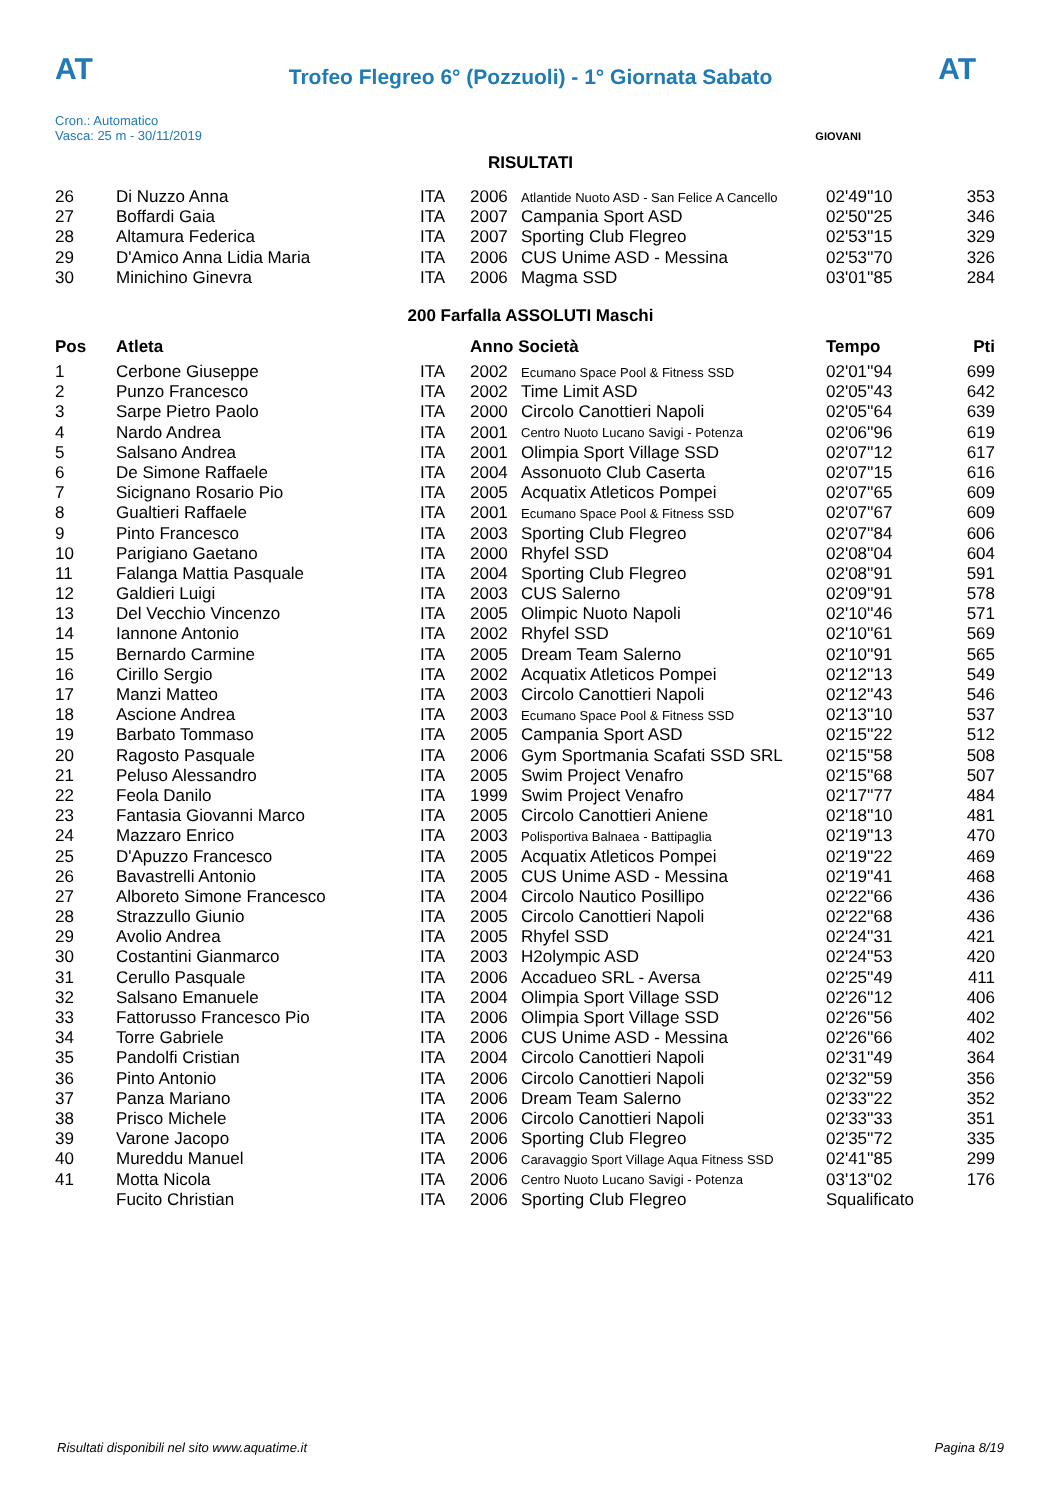AT AT
Trofeo Flegreo 6° (Pozzuoli) - 1° Giornata Sabato
Cron.: Automatico
Vasca: 25 m - 30/11/2019
GIOVANI
RISULTATI
| 26 | Di Nuzzo Anna | ITA | 2006 | Atlantide Nuoto ASD - San Felice A Cancello | 02'49''10 | 353 |
| 27 | Boffardi Gaia | ITA | 2007 | Campania Sport ASD | 02'50''25 | 346 |
| 28 | Altamura Federica | ITA | 2007 | Sporting Club Flegreo | 02'53''15 | 329 |
| 29 | D'Amico Anna Lidia Maria | ITA | 2006 | CUS Unime ASD - Messina | 02'53''70 | 326 |
| 30 | Minichino Ginevra | ITA | 2006 | Magma SSD | 03'01''85 | 284 |
200 Farfalla ASSOLUTI Maschi
| Pos | Atleta | | Anno Società | | Tempo | Pti |
| --- | --- | --- | --- | --- | --- | --- |
| 1 | Cerbone Giuseppe | ITA | 2002 | Ecumano Space Pool & Fitness SSD | 02'01''94 | 699 |
| 2 | Punzo Francesco | ITA | 2002 | Time Limit ASD | 02'05''43 | 642 |
| 3 | Sarpe Pietro Paolo | ITA | 2000 | Circolo Canottieri Napoli | 02'05''64 | 639 |
| 4 | Nardo Andrea | ITA | 2001 | Centro Nuoto Lucano Savigi - Potenza | 02'06''96 | 619 |
| 5 | Salsano Andrea | ITA | 2001 | Olimpia Sport Village SSD | 02'07''12 | 617 |
| 6 | De Simone Raffaele | ITA | 2004 | Assonuoto Club Caserta | 02'07''15 | 616 |
| 7 | Sicignano Rosario Pio | ITA | 2005 | Acquatix Atleticos Pompei | 02'07''65 | 609 |
| 8 | Gualtieri Raffaele | ITA | 2001 | Ecumano Space Pool & Fitness SSD | 02'07''67 | 609 |
| 9 | Pinto Francesco | ITA | 2003 | Sporting Club Flegreo | 02'07''84 | 606 |
| 10 | Parigiano Gaetano | ITA | 2000 | Rhyfel SSD | 02'08''04 | 604 |
| 11 | Falanga Mattia Pasquale | ITA | 2004 | Sporting Club Flegreo | 02'08''91 | 591 |
| 12 | Galdieri Luigi | ITA | 2003 | CUS Salerno | 02'09''91 | 578 |
| 13 | Del Vecchio Vincenzo | ITA | 2005 | Olimpic Nuoto Napoli | 02'10''46 | 571 |
| 14 | Iannone Antonio | ITA | 2002 | Rhyfel SSD | 02'10''61 | 569 |
| 15 | Bernardo Carmine | ITA | 2005 | Dream Team Salerno | 02'10''91 | 565 |
| 16 | Cirillo Sergio | ITA | 2002 | Acquatix Atleticos Pompei | 02'12''13 | 549 |
| 17 | Manzi Matteo | ITA | 2003 | Circolo Canottieri Napoli | 02'12''43 | 546 |
| 18 | Ascione Andrea | ITA | 2003 | Ecumano Space Pool & Fitness SSD | 02'13''10 | 537 |
| 19 | Barbato Tommaso | ITA | 2005 | Campania Sport ASD | 02'15''22 | 512 |
| 20 | Ragosto Pasquale | ITA | 2006 | Gym Sportmania Scafati SSD SRL | 02'15''58 | 508 |
| 21 | Peluso Alessandro | ITA | 2005 | Swim Project Venafro | 02'15''68 | 507 |
| 22 | Feola Danilo | ITA | 1999 | Swim Project Venafro | 02'17''77 | 484 |
| 23 | Fantasia Giovanni Marco | ITA | 2005 | Circolo Canottieri Aniene | 02'18''10 | 481 |
| 24 | Mazzaro Enrico | ITA | 2003 | Polisportiva Balnaea - Battipaglia | 02'19''13 | 470 |
| 25 | D'Apuzzo Francesco | ITA | 2005 | Acquatix Atleticos Pompei | 02'19''22 | 469 |
| 26 | Bavastrelli Antonio | ITA | 2005 | CUS Unime ASD - Messina | 02'19''41 | 468 |
| 27 | Alboreto Simone Francesco | ITA | 2004 | Circolo Nautico Posillipo | 02'22''66 | 436 |
| 28 | Strazzullo Giunio | ITA | 2005 | Circolo Canottieri Napoli | 02'22''68 | 436 |
| 29 | Avolio Andrea | ITA | 2005 | Rhyfel SSD | 02'24''31 | 421 |
| 30 | Costantini Gianmarco | ITA | 2003 | H2olympic ASD | 02'24''53 | 420 |
| 31 | Cerullo Pasquale | ITA | 2006 | Accadueo SRL - Aversa | 02'25''49 | 411 |
| 32 | Salsano Emanuele | ITA | 2004 | Olimpia Sport Village SSD | 02'26''12 | 406 |
| 33 | Fattorusso Francesco Pio | ITA | 2006 | Olimpia Sport Village SSD | 02'26''56 | 402 |
| 34 | Torre Gabriele | ITA | 2006 | CUS Unime ASD - Messina | 02'26''66 | 402 |
| 35 | Pandolfi Cristian | ITA | 2004 | Circolo Canottieri Napoli | 02'31''49 | 364 |
| 36 | Pinto Antonio | ITA | 2006 | Circolo Canottieri Napoli | 02'32''59 | 356 |
| 37 | Panza Mariano | ITA | 2006 | Dream Team Salerno | 02'33''22 | 352 |
| 38 | Prisco Michele | ITA | 2006 | Circolo Canottieri Napoli | 02'33''33 | 351 |
| 39 | Varone Jacopo | ITA | 2006 | Sporting Club Flegreo | 02'35''72 | 335 |
| 40 | Mureddu Manuel | ITA | 2006 | Caravaggio Sport Village Aqua Fitness SSD | 02'41''85 | 299 |
| 41 | Motta Nicola | ITA | 2006 | Centro Nuoto Lucano Savigi - Potenza | 03'13''02 | 176 |
| | Fucito Christian | ITA | 2006 | Sporting Club Flegreo | Squalificato | |
Risultati disponibili nel sito www.aquatime.it Pagina 8/19